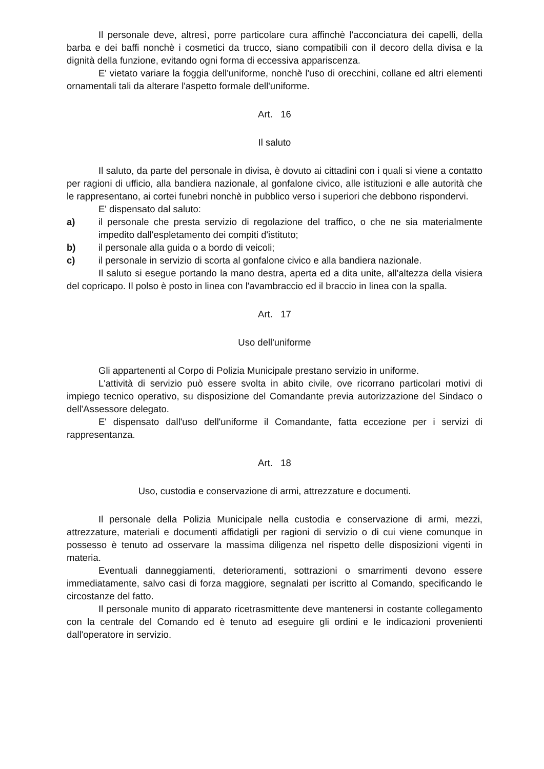Il personale deve, altresì, porre particolare cura affinchè l'acconciatura dei capelli, della barba e dei baffi nonchè i cosmetici da trucco, siano compatibili con il decoro della divisa e la dignità della funzione, evitando ogni forma di eccessiva appariscenza.
E' vietato variare la foggia dell'uniforme, nonchè l'uso di orecchini, collane ed altri elementi ornamentali tali da alterare l'aspetto formale dell'uniforme.
Art. 16
Il saluto
Il saluto, da parte del personale in divisa, è dovuto ai cittadini con i quali si viene a contatto per ragioni di ufficio, alla bandiera nazionale, al gonfalone civico, alle istituzioni e alle autorità che le rappresentano, ai cortei funebri nonchè in pubblico verso i superiori che debbono rispondervi.
E' dispensato dal saluto:
a) il personale che presta servizio di regolazione del traffico, o che ne sia materialmente impedito dall'espletamento dei compiti d'istituto;
b) il personale alla guida o a bordo di veicoli;
c) il personale in servizio di scorta al gonfalone civico e alla bandiera nazionale.
Il saluto si esegue portando la mano destra, aperta ed a dita unite, all'altezza della visiera del copricapo. Il polso è posto in linea con l'avambraccio ed il braccio in linea con la spalla.
Art. 17
Uso dell'uniforme
Gli appartenenti al Corpo di Polizia Municipale prestano servizio in uniforme.
L'attività di servizio può essere svolta in abito civile, ove ricorrano particolari motivi di impiego tecnico operativo, su disposizione del Comandante previa autorizzazione del Sindaco o dell'Assessore delegato.
E' dispensato dall'uso dell'uniforme il Comandante, fatta eccezione per i servizi di rappresentanza.
Art. 18
Uso, custodia e conservazione di armi, attrezzature e documenti.
Il personale della Polizia Municipale nella custodia e conservazione di armi, mezzi, attrezzature, materiali e documenti affidatigli per ragioni di servizio o di cui viene comunque in possesso è tenuto ad osservare la massima diligenza nel rispetto delle disposizioni vigenti in materia.
Eventuali danneggiamenti, deterioramenti, sottrazioni o smarrimenti devono essere immediatamente, salvo casi di forza maggiore, segnalati per iscritto al Comando, specificando le circostanze del fatto.
Il personale munito di apparato ricetrasmittente deve mantenersi in costante collegamento con la centrale del Comando ed è tenuto ad eseguire gli ordini e le indicazioni provenienti dall'operatore in servizio.